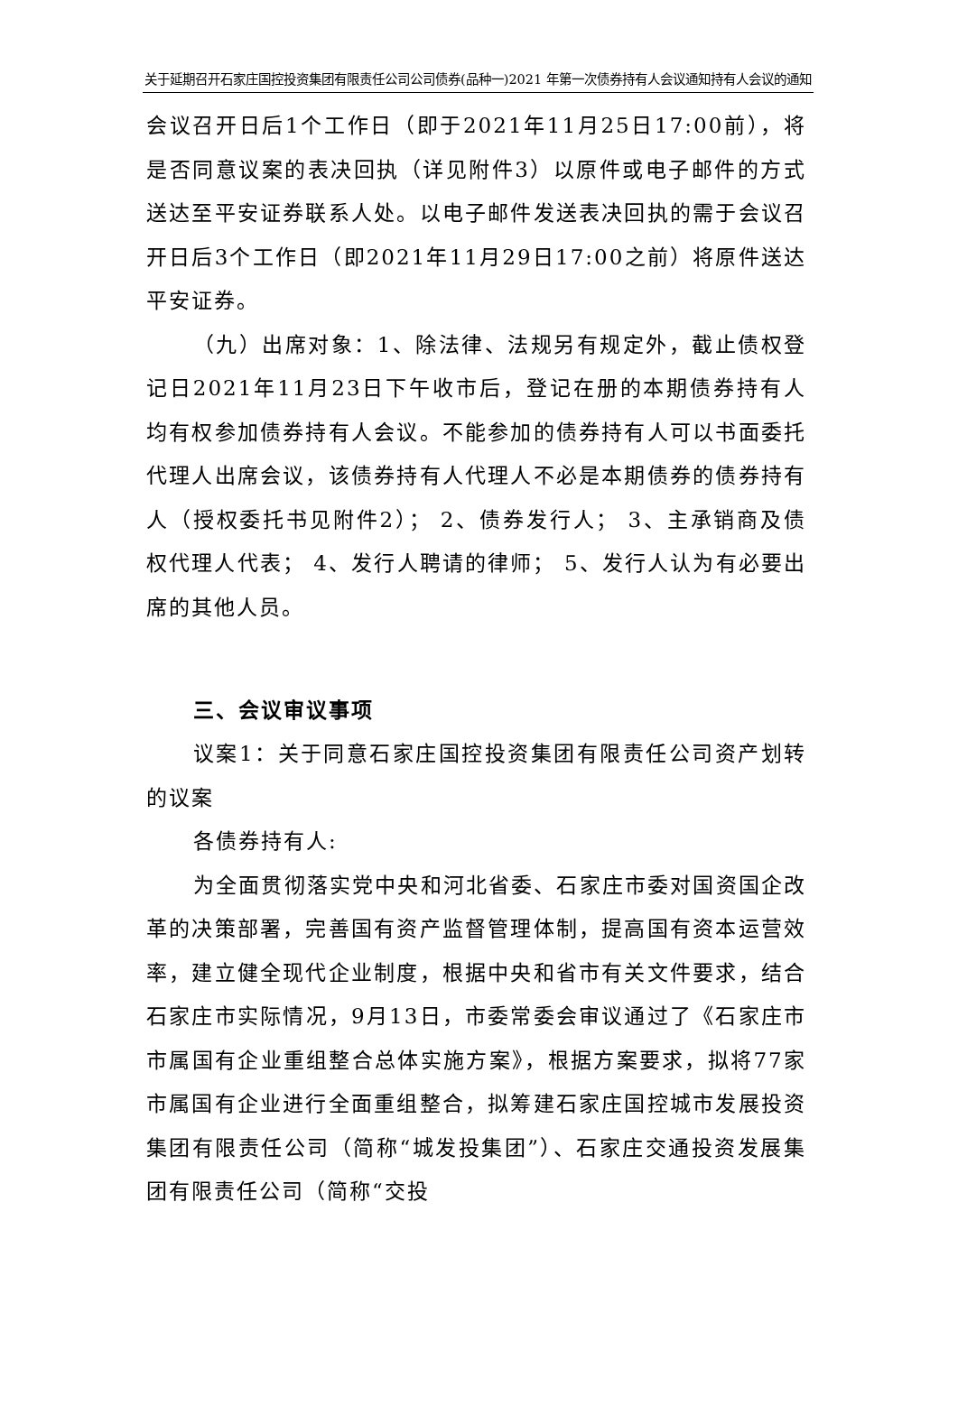关于延期召开石家庄国控投资集团有限责任公司公司债券(品种一)2021 年第一次债券持有人会议通知持有人会议的通知
会议召开日后1个工作日（即于2021年11月25日17:00前），将是否同意议案的表决回执（详见附件3）以原件或电子邮件的方式送达至平安证券联系人处。以电子邮件发送表决回执的需于会议召开日后3个工作日（即2021年11月29日17:00之前）将原件送达平安证券。
（九）出席对象：1、除法律、法规另有规定外，截止债权登记日2021年11月23日下午收市后，登记在册的本期债券持有人均有权参加债券持有人会议。不能参加的债券持有人可以书面委托代理人出席会议，该债券持有人代理人不必是本期债券的债券持有人（授权委托书见附件2）； 2、债券发行人； 3、主承销商及债权代理人代表； 4、发行人聘请的律师； 5、发行人认为有必要出席的其他人员。
三、会议审议事项
议案1：关于同意石家庄国控投资集团有限责任公司资产划转的议案
各债券持有人:
为全面贯彻落实党中央和河北省委、石家庄市委对国资国企改革的决策部署，完善国有资产监督管理体制，提高国有资本运营效率，建立健全现代企业制度，根据中央和省市有关文件要求，结合石家庄市实际情况，9月13日，市委常委会审议通过了《石家庄市市属国有企业重组整合总体实施方案》，根据方案要求，拟将77家市属国有企业进行全面重组整合，拟筹建石家庄国控城市发展投资集团有限责任公司（简称“城发投集团”）、石家庄交通投资发展集团有限责任公司（简称“交投